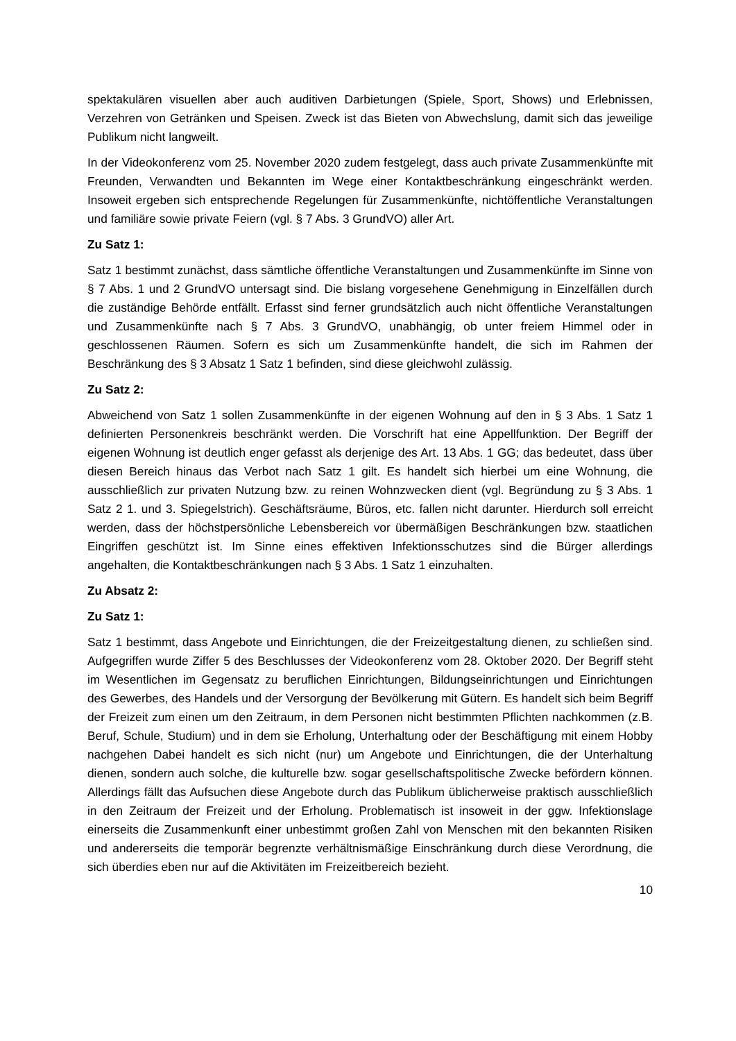spektakulären visuellen aber auch auditiven Darbietungen (Spiele, Sport, Shows) und Erlebnissen, Verzehren von Getränken und Speisen. Zweck ist das Bieten von Abwechslung, damit sich das jeweilige Publikum nicht langweilt.
In der Videokonferenz vom 25. November 2020 zudem festgelegt, dass auch private Zusammenkünfte mit Freunden, Verwandten und Bekannten im Wege einer Kontaktbeschränkung eingeschränkt werden. Insoweit ergeben sich entsprechende Regelungen für Zusammenkünfte, nichtöffentliche Veranstaltungen und familiäre sowie private Feiern (vgl. § 7 Abs. 3 GrundVO) aller Art.
Zu Satz 1:
Satz 1 bestimmt zunächst, dass sämtliche öffentliche Veranstaltungen und Zusammenkünfte im Sinne von § 7 Abs. 1 und 2 GrundVO untersagt sind. Die bislang vorgesehene Genehmigung in Einzelfällen durch die zuständige Behörde entfällt. Erfasst sind ferner grundsätzlich auch nicht öffentliche Veranstaltungen und Zusammenkünfte nach § 7 Abs. 3 GrundVO, unabhängig, ob unter freiem Himmel oder in geschlossenen Räumen. Sofern es sich um Zusammenkünfte handelt, die sich im Rahmen der Beschränkung des § 3 Absatz 1 Satz 1 befinden, sind diese gleichwohl zulässig.
Zu Satz 2:
Abweichend von Satz 1 sollen Zusammenkünfte in der eigenen Wohnung auf den in § 3 Abs. 1 Satz 1 definierten Personenkreis beschränkt werden. Die Vorschrift hat eine Appellfunktion. Der Begriff der eigenen Wohnung ist deutlich enger gefasst als derjenige des Art. 13 Abs. 1 GG; das bedeutet, dass über diesen Bereich hinaus das Verbot nach Satz 1 gilt. Es handelt sich hierbei um eine Wohnung, die ausschließlich zur privaten Nutzung bzw. zu reinen Wohnzwecken dient (vgl. Begründung zu § 3 Abs. 1 Satz 2 1. und 3. Spiegelstrich). Geschäftsräume, Büros, etc. fallen nicht darunter. Hierdurch soll erreicht werden, dass der höchstpersönliche Lebensbereich vor übermäßigen Beschränkungen bzw. staatlichen Eingriffen geschützt ist. Im Sinne eines effektiven Infektionsschutzes sind die Bürger allerdings angehalten, die Kontaktbeschränkungen nach § 3 Abs. 1 Satz 1 einzuhalten.
Zu Absatz 2:
Zu Satz 1:
Satz 1 bestimmt, dass Angebote und Einrichtungen, die der Freizeitgestaltung dienen, zu schließen sind. Aufgegriffen wurde Ziffer 5 des Beschlusses der Videokonferenz vom 28. Oktober 2020. Der Begriff steht im Wesentlichen im Gegensatz zu beruflichen Einrichtungen, Bildungseinrichtungen und Einrichtungen des Gewerbes, des Handels und der Versorgung der Bevölkerung mit Gütern. Es handelt sich beim Begriff der Freizeit zum einen um den Zeitraum, in dem Personen nicht bestimmten Pflichten nachkommen (z.B. Beruf, Schule, Studium) und in dem sie Erholung, Unterhaltung oder der Beschäftigung mit einem Hobby nachgehen Dabei handelt es sich nicht (nur) um Angebote und Einrichtungen, die der Unterhaltung dienen, sondern auch solche, die kulturelle bzw. sogar gesellschaftspolitische Zwecke befördern können. Allerdings fällt das Aufsuchen diese Angebote durch das Publikum üblicherweise praktisch ausschließlich in den Zeitraum der Freizeit und der Erholung. Problematisch ist insoweit in der ggw. Infektionslage einerseits die Zusammenkunft einer unbestimmt großen Zahl von Menschen mit den bekannten Risiken und andererseits die temporär begrenzte verhältnismäßige Einschränkung durch diese Verordnung, die sich überdies eben nur auf die Aktivitäten im Freizeitbereich bezieht.
10